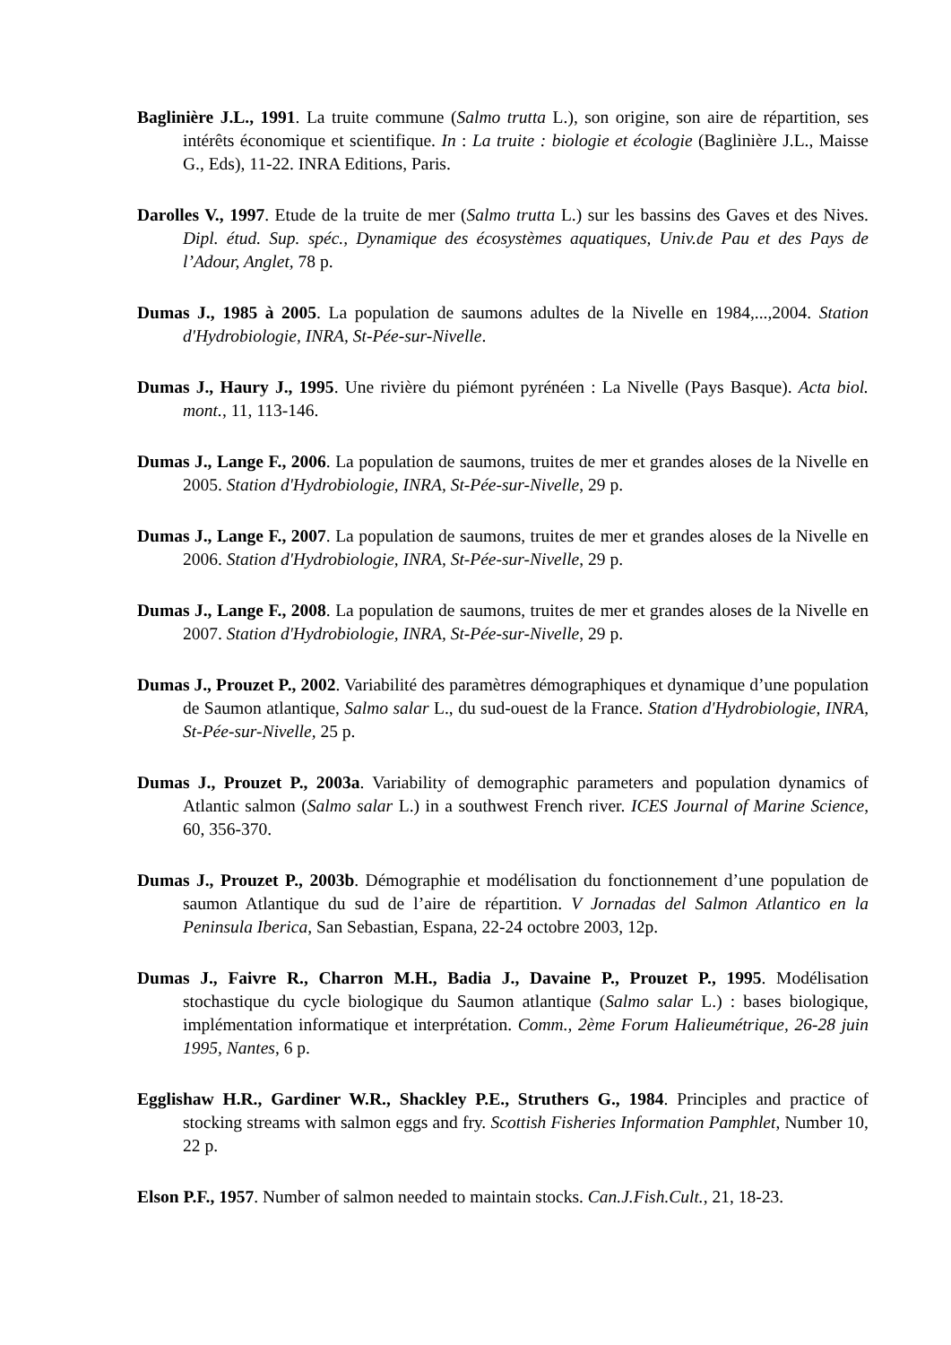Baglinière J.L., 1991. La truite commune (Salmo trutta L.), son origine, son aire de répartition, ses intérêts économique et scientifique. In : La truite : biologie et écologie (Baglinière J.L., Maisse G., Eds), 11-22. INRA Editions, Paris.
Darolles V., 1997. Etude de la truite de mer (Salmo trutta L.) sur les bassins des Gaves et des Nives. Dipl. étud. Sup. spéc., Dynamique des écosystèmes aquatiques, Univ.de Pau et des Pays de l’Adour, Anglet, 78 p.
Dumas J., 1985 à 2005. La population de saumons adultes de la Nivelle en 1984,...,2004. Station d'Hydrobiologie, INRA, St-Pée-sur-Nivelle.
Dumas J., Haury J., 1995. Une rivière du piémont pyrénéen : La Nivelle (Pays Basque). Acta biol. mont., 11, 113-146.
Dumas J., Lange F., 2006. La population de saumons, truites de mer et grandes aloses de la Nivelle en 2005. Station d'Hydrobiologie, INRA, St-Pée-sur-Nivelle, 29 p.
Dumas J., Lange F., 2007. La population de saumons, truites de mer et grandes aloses de la Nivelle en 2006. Station d'Hydrobiologie, INRA, St-Pée-sur-Nivelle, 29 p.
Dumas J., Lange F., 2008. La population de saumons, truites de mer et grandes aloses de la Nivelle en 2007. Station d'Hydrobiologie, INRA, St-Pée-sur-Nivelle, 29 p.
Dumas J., Prouzet P., 2002. Variabilité des paramètres démographiques et dynamique d’une population de Saumon atlantique, Salmo salar L., du sud-ouest de la France. Station d'Hydrobiologie, INRA, St-Pée-sur-Nivelle, 25 p.
Dumas J., Prouzet P., 2003a. Variability of demographic parameters and population dynamics of Atlantic salmon (Salmo salar L.) in a southwest French river. ICES Journal of Marine Science, 60, 356-370.
Dumas J., Prouzet P., 2003b. Démographie et modélisation du fonctionnement d’une population de saumon Atlantique du sud de l’aire de répartition. V Jornadas del Salmon Atlantico en la Peninsula Iberica, San Sebastian, Espana, 22-24 octobre 2003, 12p.
Dumas J., Faivre R., Charron M.H., Badia J., Davaine P., Prouzet P., 1995. Modélisation stochastique du cycle biologique du Saumon atlantique (Salmo salar L.) : bases biologique, implémentation informatique et interprétation. Comm., 2ème Forum Halieumétrique, 26-28 juin 1995, Nantes, 6 p.
Egglishaw H.R., Gardiner W.R., Shackley P.E., Struthers G., 1984. Principles and practice of stocking streams with salmon eggs and fry. Scottish Fisheries Information Pamphlet, Number 10, 22 p.
Elson P.F., 1957. Number of salmon needed to maintain stocks. Can.J.Fish.Cult., 21, 18-23.